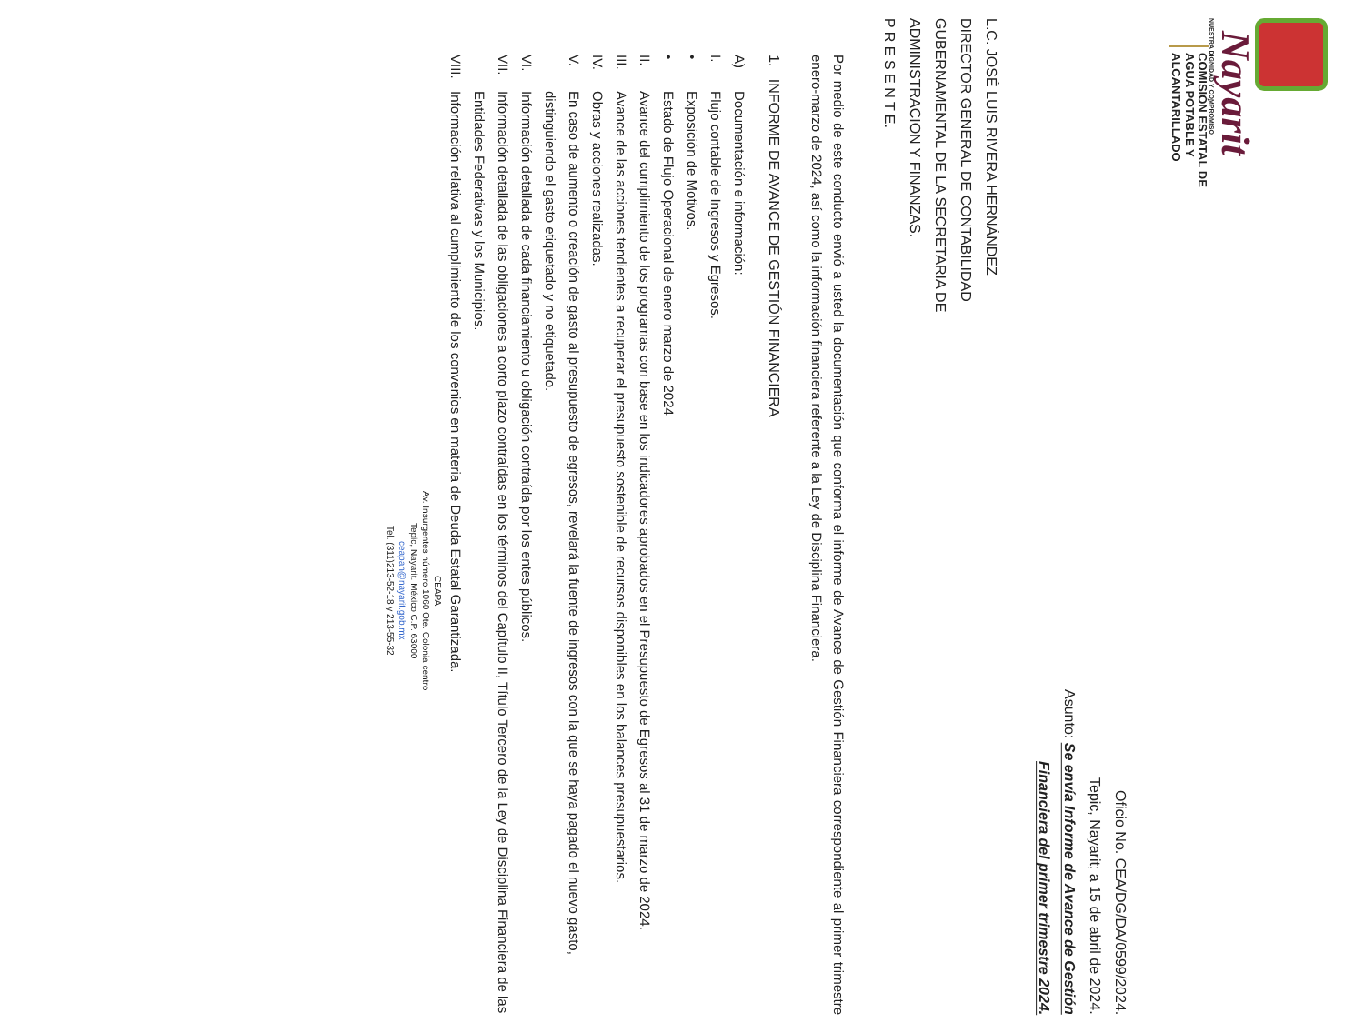Nayarit
NUESTRA DIGNIDAD Y COMPROMISO
COMISIÓN ESTATAL DE
AGUA POTABLE Y
ALCANTARILLADO
Oficio No. CEA/DG/DA/0599/2024.
Tepic, Nayarit; a 15 de abril de 2024.
Asunto: Se envía Informe de Avance de Gestión
Financiera del primer trimestre 2024.
L.C. JOSÉ LUIS RIVERA HERNÁNDEZ
DIRECTOR GENERAL DE CONTABILIDAD
GUBERNAMENTAL DE LA SECRETARIA DE
ADMINISTRACION Y FINANZAS.
P R E S E N T E.
Por medio de este conducto envió a usted la documentación que conforma el informe de Avance de Gestión Financiera correspondiente al primer trimestre enero-marzo de 2024, así como la información financiera referente a la Ley de Disciplina Financiera.
1. INFORME DE AVANCE DE GESTIÓN FINANCIERA
A) Documentación e información:
I. Flujo contable de Ingresos y Egresos.
• Exposición de Motivos.
• Estado de Flujo Operacional de enero marzo de 2024
II. Avance del cumplimiento de los programas con base en los indicadores aprobados en el Presupuesto de Egresos al 31 de marzo de 2024.
III. Avance de las acciones tendientes a recuperar el presupuesto sostenible de recursos disponibles en los balances presupuestarios.
IV. Obras y acciones realizadas.
V. En caso de aumento o creación de gasto al presupuesto de egresos, revelará la fuente de ingresos con la que se haya pagado el nuevo gasto, distinguiendo el gasto etiquetado y no etiquetado.
VI. Información detallada de cada financiamiento u obligación contraída por los entes públicos.
VII. Información detallada de las obligaciones a corto plazo contraídas en los términos del Capítulo II, Título Tercero de la Ley de Disciplina Financiera de las Entidades Federativas y los Municipios.
VIII. Información relativa al cumplimiento de los convenios en materia de Deuda Estatal Garantizada.
CEAPA
Av. Insurgentes número 1060 Ote. Colonia centro
Tepic, Nayarit. México C.P. 63000
ceapan@nayarit.gob.mx
Tel. (311)213-52-18 y 213-55-32